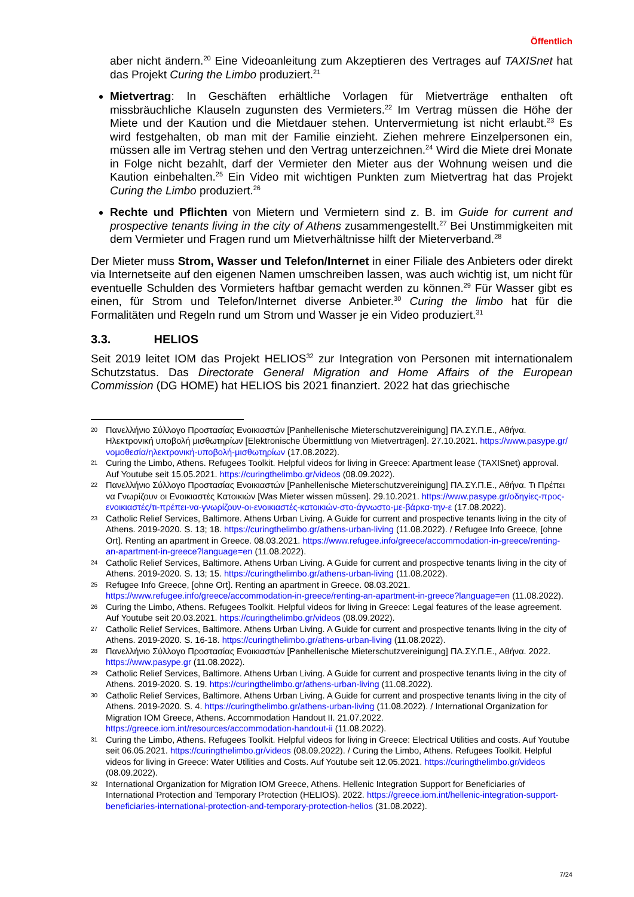Öffentlich
aber nicht ändern.<sup>20</sup> Eine Videoanleitung zum Akzeptieren des Vertrages auf TAXISnet hat das Projekt Curing the Limbo produziert.<sup>21</sup>
Mietvertrag: In Geschäften erhältliche Vorlagen für Mietverträge enthalten oft missbräuchliche Klauseln zugunsten des Vermieters.<sup>22</sup> Im Vertrag müssen die Höhe der Miete und der Kaution und die Mietdauer stehen. Untervermietung ist nicht erlaubt.<sup>23</sup> Es wird festgehalten, ob man mit der Familie einzieht. Ziehen mehrere Einzelpersonen ein, müssen alle im Vertrag stehen und den Vertrag unterzeichnen.<sup>24</sup> Wird die Miete drei Monate in Folge nicht bezahlt, darf der Vermieter den Mieter aus der Wohnung weisen und die Kaution einbehalten.<sup>25</sup> Ein Video mit wichtigen Punkten zum Mietvertrag hat das Projekt Curing the Limbo produziert.<sup>26</sup>
Rechte und Pflichten von Mietern und Vermietern sind z. B. im Guide for current and prospective tenants living in the city of Athens zusammengestellt.<sup>27</sup> Bei Unstimmigkeiten mit dem Vermieter und Fragen rund um Mietverhältnisse hilft der Mieterverband.<sup>28</sup>
Der Mieter muss Strom, Wasser und Telefon/Internet in einer Filiale des Anbieters oder direkt via Internetseite auf den eigenen Namen umschreiben lassen, was auch wichtig ist, um nicht für eventuelle Schulden des Vormieters haftbar gemacht werden zu können.<sup>29</sup> Für Wasser gibt es einen, für Strom und Telefon/Internet diverse Anbieter.<sup>30</sup> Curing the limbo hat für die Formalitäten und Regeln rund um Strom und Wasser je ein Video produziert.<sup>31</sup>
3.3. HELIOS
Seit 2019 leitet IOM das Projekt HELIOS<sup>32</sup> zur Integration von Personen mit internationalem Schutzstatus. Das Directorate General Migration and Home Affairs of the European Commission (DG HOME) hat HELIOS bis 2021 finanziert. 2022 hat das griechische
20 Πανελλήνιο Σύλλογο Προστασίας Ενοικιαστών [Panhellenische Mieterschutzvereinigung] ΠΑ.ΣΥ.Π.Ε., Αθήνα. Ηλεκτρονική υποβολή μισθωτηρίων [Elektronische Übermittlung von Mietverträgen]. 27.10.2021. https://www.pasype.gr/νομοθεσία/ηλεκτρονική-υποβολή-μισθωτηρίων (17.08.2022).
21 Curing the Limbo, Athens. Refugees Toolkit. Helpful videos for living in Greece: Apartment lease (TAXISnet) approval. Auf Youtube seit 15.05.2021. https://curingthelimbo.gr/videos (08.09.2022).
22 Πανελλήνιο Σύλλογο Προστασίας Ενοικιαστών [Panhellenische Mieterschutzvereinigung] ΠΑ.ΣΥ.Π.Ε., Αθήνα. Τι Πρέπει να Γνωρίζουν οι Ενοικιαστές Κατοικιών [Was Mieter wissen müssen]. 29.10.2021. https://www.pasype.gr/οδηγίες-προς-ενοικιαστές/τι-πρέπει-να-γνωρίζουν-οι-ενοικιαστές-κατοικιών-στο-άγνωστο-με-βάρκα-την-ε (17.08.2022).
23 Catholic Relief Services, Baltimore. Athens Urban Living. A Guide for current and prospective tenants living in the city of Athens. 2019-2020. S. 13; 18. https://curingthelimbo.gr/athens-urban-living (11.08.2022). / Refugee Info Greece, [ohne Ort]. Renting an apartment in Greece. 08.03.2021. https://www.refugee.info/greece/accommodation-in-greece/renting-an-apartment-in-greece?language=en (11.08.2022).
24 Catholic Relief Services, Baltimore. Athens Urban Living. A Guide for current and prospective tenants living in the city of Athens. 2019-2020. S. 13; 15. https://curingthelimbo.gr/athens-urban-living (11.08.2022).
25 Refugee Info Greece, [ohne Ort]. Renting an apartment in Greece. 08.03.2021. https://www.refugee.info/greece/accommodation-in-greece/renting-an-apartment-in-greece?language=en (11.08.2022).
26 Curing the Limbo, Athens. Refugees Toolkit. Helpful videos for living in Greece: Legal features of the lease agreement. Auf Youtube seit 20.03.2021. https://curingthelimbo.gr/videos (08.09.2022).
27 Catholic Relief Services, Baltimore. Athens Urban Living. A Guide for current and prospective tenants living in the city of Athens. 2019-2020. S. 16-18. https://curingthelimbo.gr/athens-urban-living (11.08.2022).
28 Πανελλήνιο Σύλλογο Προστασίας Ενοικιαστών [Panhellenische Mieterschutzvereinigung] ΠΑ.ΣΥ.Π.Ε., Αθήνα. 2022. https://www.pasype.gr (11.08.2022).
29 Catholic Relief Services, Baltimore. Athens Urban Living. A Guide for current and prospective tenants living in the city of Athens. 2019-2020. S. 19. https://curingthelimbo.gr/athens-urban-living (11.08.2022).
30 Catholic Relief Services, Baltimore. Athens Urban Living. A Guide for current and prospective tenants living in the city of Athens. 2019-2020. S. 4. https://curingthelimbo.gr/athens-urban-living (11.08.2022). / International Organization for Migration IOM Greece, Athens. Accommodation Handout II. 21.07.2022. https://greece.iom.int/resources/accommodation-handout-ii (11.08.2022).
31 Curing the Limbo, Athens. Refugees Toolkit. Helpful videos for living in Greece: Electrical Utilities and costs. Auf Youtube seit 06.05.2021. https://curingthelimbo.gr/videos (08.09.2022). / Curing the Limbo, Athens. Refugees Toolkit. Helpful videos for living in Greece: Water Utilities and Costs. Auf Youtube seit 12.05.2021. https://curingthelimbo.gr/videos (08.09.2022).
32 International Organization for Migration IOM Greece, Athens. Hellenic Integration Support for Beneficiaries of International Protection and Temporary Protection (HELIOS). 2022. https://greece.iom.int/hellenic-integration-support-beneficiaries-international-protection-and-temporary-protection-helios (31.08.2022).
7/24